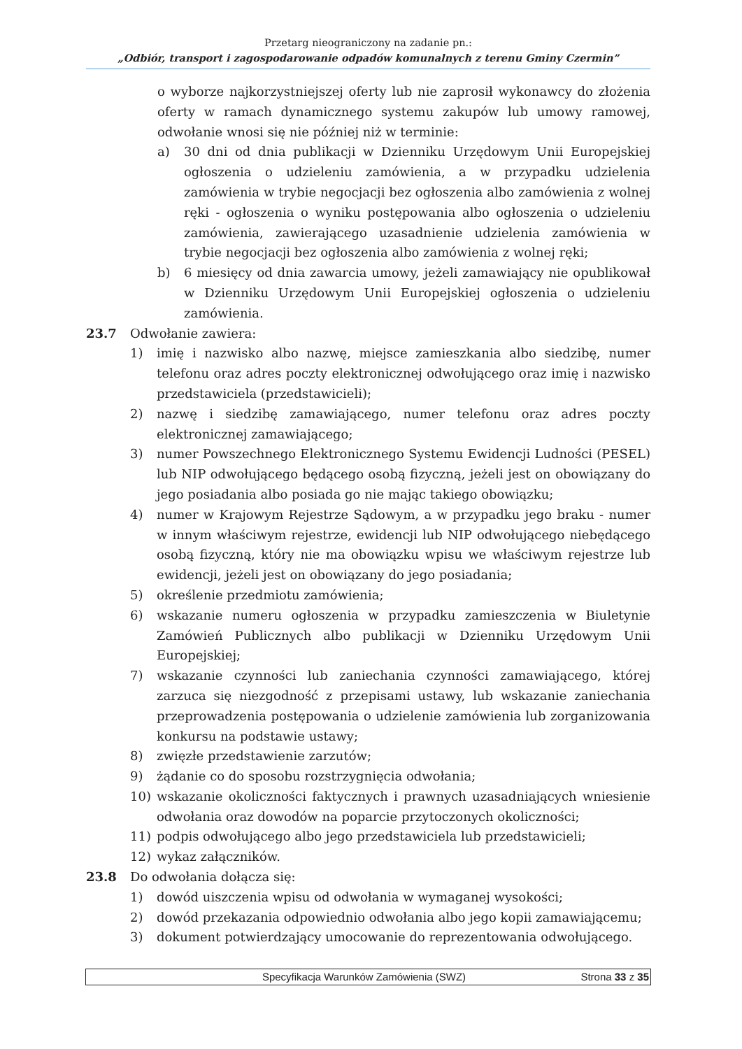Przetarg nieograniczony na zadanie pn.:
„Odbiór, transport i zagospodarowanie odpadów komunalnych z terenu Gminy Czermin”
o wyborze najkorzystniejszej oferty lub nie zaprosił wykonawcy do złożenia oferty w ramach dynamicznego systemu zakupów lub umowy ramowej, odwołanie wnosi się nie później niż w terminie:
a) 30 dni od dnia publikacji w Dzienniku Urzędowym Unii Europejskiej ogłoszenia o udzieleniu zamówienia, a w przypadku udzielenia zamówienia w trybie negocjacji bez ogłoszenia albo zamówienia z wolnej ręki - ogłoszenia o wyniku postępowania albo ogłoszenia o udzieleniu zamówienia, zawierającego uzasadnienie udzielenia zamówienia w trybie negocjacji bez ogłoszenia albo zamówienia z wolnej ręki;
b) 6 miesięcy od dnia zawarcia umowy, jeżeli zamawiający nie opublikował w Dzienniku Urzędowym Unii Europejskiej ogłoszenia o udzieleniu zamówienia.
23.7 Odwołanie zawiera:
1) imię i nazwisko albo nazwę, miejsce zamieszkania albo siedzibę, numer telefonu oraz adres poczty elektronicznej odwołującego oraz imię i nazwisko przedstawiciela (przedstawicieli);
2) nazwę i siedzibę zamawiającego, numer telefonu oraz adres poczty elektronicznej zamawiającego;
3) numer Powszechnego Elektronicznego Systemu Ewidencji Ludności (PESEL) lub NIP odwołującego będącego osobą fizyczną, jeżeli jest on obowiązany do jego posiadania albo posiada go nie mając takiego obowiązku;
4) numer w Krajowym Rejestrze Sądowym, a w przypadku jego braku - numer w innym właściwym rejestrze, ewidencji lub NIP odwołującego niebędącego osobą fizyczną, który nie ma obowiązku wpisu we właściwym rejestrze lub ewidencji, jeżeli jest on obowiązany do jego posiadania;
5) określenie przedmiotu zamówienia;
6) wskazanie numeru ogłoszenia w przypadku zamieszczenia w Biuletynie Zamówień Publicznych albo publikacji w Dzienniku Urzędowym Unii Europejskiej;
7) wskazanie czynności lub zaniechania czynności zamawiającego, której zarzuca się niezgodność z przepisami ustawy, lub wskazanie zaniechania przeprowadzenia postępowania o udzielenie zamówienia lub zorganizowania konkursu na podstawie ustawy;
8) zwięzłe przedstawienie zarzutów;
9) żądanie co do sposobu rozstrzygnięcia odwołania;
10) wskazanie okoliczności faktycznych i prawnych uzasadniających wniesienie odwołania oraz dowodów na poparcie przytoczonych okoliczności;
11) podpis odwołującego albo jego przedstawiciela lub przedstawicieli;
12) wykaz załączników.
23.8 Do odwołania dołącza się:
1) dowód uiszczenia wpisu od odwołania w wymaganej wysokości;
2) dowód przekazania odpowiednio odwołania albo jego kopii zamawiającemu;
3) dokument potwierdzający umocowanie do reprezentowania odwołującego.
Specyfikacja Warunków Zamówienia (SWZ) Strona 33 z 35